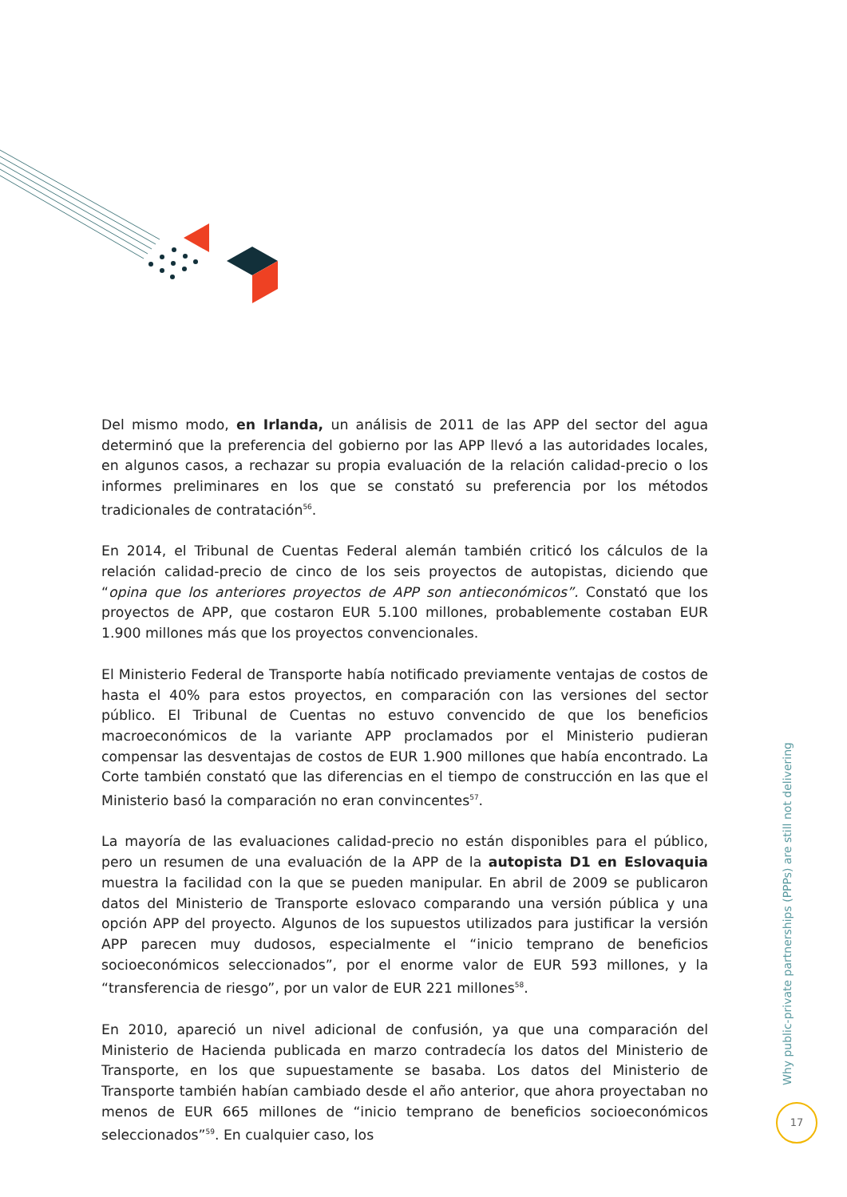Del mismo modo, en Irlanda, un análisis de 2011 de las APP del sector del agua determinó que la preferencia del gobierno por las APP llevó a las autoridades locales, en algunos casos, a rechazar su propia evaluación de la relación calidad-precio o los informes preliminares en los que se constató su preferencia por los métodos tradicionales de contratación<sup>56</sup>.
En 2014, el Tribunal de Cuentas Federal alemán también criticó los cálculos de la relación calidad-precio de cinco de los seis proyectos de autopistas, diciendo que “opina que los anteriores proyectos de APP son antieconómicos”. Constató que los proyectos de APP, que costaron EUR 5.100 millones, probablemente costaban EUR 1.900 millones más que los proyectos convencionales.
El Ministerio Federal de Transporte había notificado previamente ventajas de costos de hasta el 40% para estos proyectos, en comparación con las versiones del sector público. El Tribunal de Cuentas no estuvo convencido de que los beneficios macroeconómicos de la variante APP proclamados por el Ministerio pudieran compensar las desventajas de costos de EUR 1.900 millones que había encontrado. La Corte también constató que las diferencias en el tiempo de construcción en las que el Ministerio basó la comparación no eran convincentes<sup>57</sup>.
La mayoría de las evaluaciones calidad-precio no están disponibles para el público, pero un resumen de una evaluación de la APP de la autopista D1 en Eslovaquia muestra la facilidad con la que se pueden manipular. En abril de 2009 se publicaron datos del Ministerio de Transporte eslovaco comparando una versión pública y una opción APP del proyecto. Algunos de los supuestos utilizados para justificar la versión APP parecen muy dudosos, especialmente el “inicio temprano de beneficios socioeconómicos seleccionados”, por el enorme valor de EUR 593 millones, y la “transferencia de riesgo”, por un valor de EUR 221 millones<sup>58</sup>.
En 2010, apareció un nivel adicional de confusión, ya que una comparación del Ministerio de Hacienda publicada en marzo contradecía los datos del Ministerio de Transporte, en los que supuestamente se basaba. Los datos del Ministerio de Transporte también habían cambiado desde el año anterior, que ahora proyectaban no menos de EUR 665 millones de “inicio temprano de beneficios socioeconómicos seleccionados”<sup>59</sup>. En cualquier caso, los
Why public-private partnerships (PPPs) are still not delivering
17